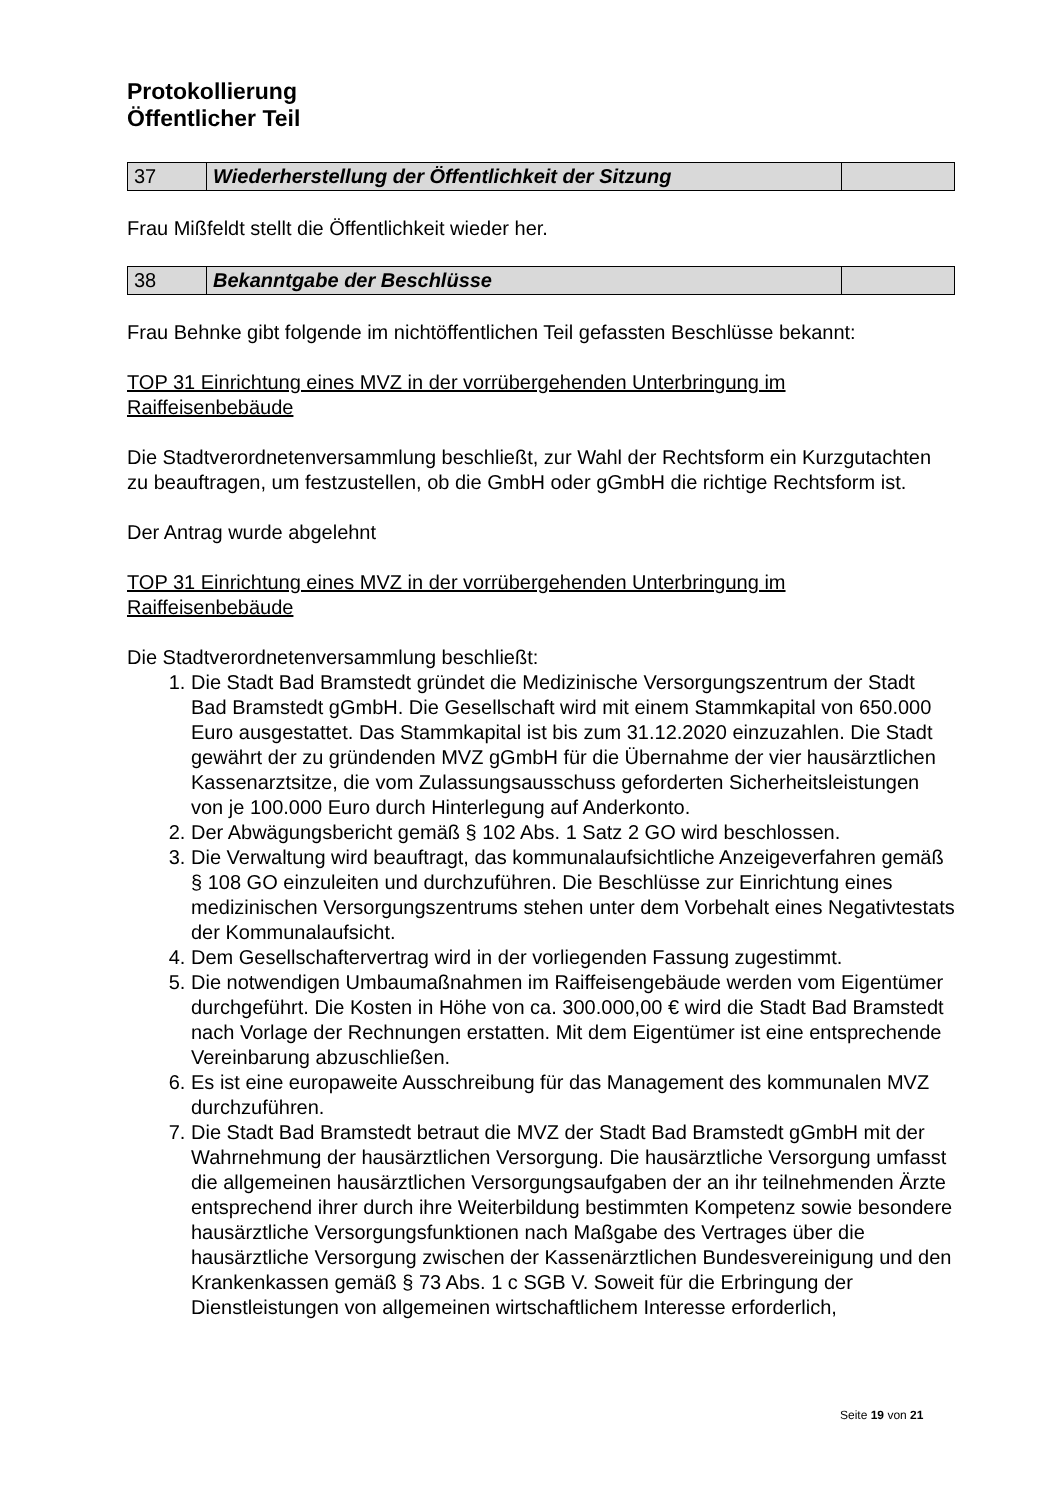Protokollierung
Öffentlicher Teil
| 37 | Wiederherstellung der Öffentlichkeit der Sitzung | |
Frau Mißfeldt stellt die Öffentlichkeit wieder her.
| 38 | Bekanntgabe der Beschlüsse | |
Frau Behnke gibt folgende im nichtöffentlichen Teil gefassten Beschlüsse bekannt:
TOP 31 Einrichtung eines MVZ in der vorrübergehenden Unterbringung im Raiffeisenbebäude
Die Stadtverordnetenversammlung beschließt, zur Wahl der Rechtsform ein Kurzgutachten zu beauftragen, um festzustellen, ob die GmbH oder gGmbH die richtige Rechtsform ist.
Der Antrag wurde abgelehnt
TOP 31 Einrichtung eines MVZ in der vorrübergehenden Unterbringung im Raiffeisenbebäude
Die Stadtverordnetenversammlung beschließt:
1. Die Stadt Bad Bramstedt gründet die Medizinische Versorgungszentrum der Stadt Bad Bramstedt gGmbH. Die Gesellschaft wird mit einem Stammkapital von 650.000 Euro ausgestattet. Das Stammkapital ist bis zum 31.12.2020 einzuzahlen. Die Stadt gewährt der zu gründenden MVZ gGmbH für die Übernahme der vier hausärztlichen Kassenarztsitze, die vom Zulassungsausschuss geforderten Sicherheitsleistungen von je 100.000 Euro durch Hinterlegung auf Anderkonto.
2. Der Abwägungsbericht gemäß § 102 Abs. 1 Satz 2 GO wird beschlossen.
3. Die Verwaltung wird beauftragt, das kommunalaufsichtliche Anzeigeverfahren gemäß § 108 GO einzuleiten und durchzuführen. Die Beschlüsse zur Einrichtung eines medizinischen Versorgungszentrums stehen unter dem Vorbehalt eines Negativtestats der Kommunalaufsicht.
4. Dem Gesellschaftervertrag wird in der vorliegenden Fassung zugestimmt.
5. Die notwendigen Umbaumaßnahmen im Raiffeisengebäude werden vom Eigentümer durchgeführt. Die Kosten in Höhe von ca. 300.000,00 € wird die Stadt Bad Bramstedt nach Vorlage der Rechnungen erstatten. Mit dem Eigentümer ist eine entsprechende Vereinbarung abzuschließen.
6. Es ist eine europaweite Ausschreibung für das Management des kommunalen MVZ durchzuführen.
7. Die Stadt Bad Bramstedt betraut die MVZ der Stadt Bad Bramstedt gGmbH mit der Wahrnehmung der hausärztlichen Versorgung. Die hausärztliche Versorgung umfasst die allgemeinen hausärztlichen Versorgungsaufgaben der an ihr teilnehmenden Ärzte entsprechend ihrer durch ihre Weiterbildung bestimmten Kompetenz sowie besondere hausärztliche Versorgungsfunktionen nach Maßgabe des Vertrages über die hausärztliche Versorgung zwischen der Kassenärztlichen Bundesvereinigung und den Krankenkassen gemäß § 73 Abs. 1 c SGB V. Soweit für die Erbringung der Dienstleistungen von allgemeinen wirtschaftlichem Interesse erforderlich,
Seite 19 von 21